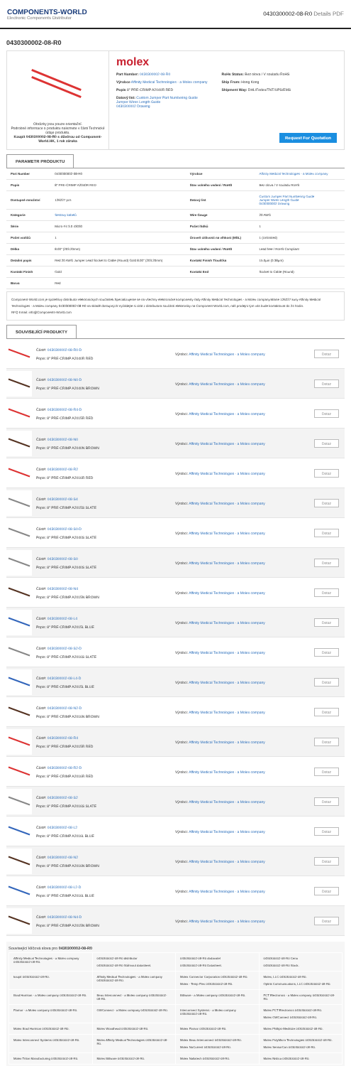COMPONENTS-WORLD
Electronic Components Distributor
0430300002-08-R0 Details PDF
0430300002-08-R0
Obrázky jsou pouze orientační.
Podrobné informace o produktu naleznete v části Technické údaje produktu.
Koupit 0430300002-08-R0 s důvěrou od Component-World.HK, 1 rok záruka
molex
Part Number: 0430300002-08-R0
Výrobce Affinity Medical Technologies - a Molex company
Popis 8" PRE-CRIMP A2040R RED
Datový list: Custom Jumper Part Numbering Guide
Jumper Wires Length Guide
0430300002 Drawing
RoHs Status: Bez olova / V souladu RoHS
Ship From: Hong Kong
Shipment Way: DHL/Fedex/TNT/UPS/EMS
Request For Quotation
PARAMETR PRODUKTU
| Part Number | 0430300002-08-R0 | Výrobce | Affinity Medical Technologies - a Molex company |
| Popis | 8" PRE-CRIMP A2040R RED | Stav volného vedení / RoHS | Bez olova / V souladu RoHS |
| Dostupné množství | 126227 pcs | Datový list | Custom Jumper Part Numbering Guide Jumper Wires Length Guide 0430300002 Drawing |
| Kategorie | Sestavy kabelů | Wire Gauge | 20 AWG |
| Série | Micro-Fit 3.0 43030 | Počet řádků | 1 |
| Počet vodičů | 1 | Úroveň citlivosti na vlhkost (MSL) | 1 (Unlimited) |
| Délka | 8.00" (203.20mm) | Stav volného vedení / RoHS | Lead free / RoHS Compliant |
| Detailní popis | Red 20 AWG Jumper Lead Socket to Cable (Round) Gold 8.00" (203.20mm) | Kontakt Finish Tloušťka | 15.0µin (0.38µm) |
| Kontakt Finish | Gold | Kontakt End | Socket to Cable (Round) |
| Barva | Red | | |
Component-World.com je spolehlivý distributor elektronických součástek.Specializujeme se na všechny elektronické komponenty řady Affinity Medical Technologies - a Molex company.Máme 126227 kusy Affinity Medical Technologies - a Molex company 0430300002-08-R0 na skladě dostupných.Vyžádejte si citát z distributora součástí elektroniky na Component-World.com, náš prodejní tým vás bude kontaktovat do 24 hodin.
RFQ Email: info@Components-World.com
SOUVISEJÍCÍ PRODUKTY
Část#: 0430300002-08-R0-D
Popis: 8" PRE-CRIMP A2040R RED
Výrobci: Affinity Medical Technologies - a Molex company
Dotaz
Část#: 0430300002-08-N0-D
Popis: 8" PRE-CRIMP A2040N BROWN
Výrobci: Affinity Medical Technologies - a Molex company
Dotaz
Část#: 0430300002-08-R4-D
Popis: 8" PRE-CRIMP A2015R RED
Výrobci: Affinity Medical Technologies - a Molex company
Dotaz
Část#: 0430300002-08-N0
Popis: 8" PRE-CRIMP A2040N BROWN
Výrobci: Affinity Medical Technologies - a Molex company
Dotaz
Část#: 0430300002-08-R2
Popis: 8" PRE-CRIMP A2016R RED
Výrobci: Affinity Medical Technologies - a Molex company
Dotaz
Část#: 0430300002-08-S4
Popis: 8" PRE-CRIMP A2015S SLATE
Výrobci: Affinity Medical Technologies - a Molex company
Dotaz
Část#: 0430300002-08-S0-D
Popis: 8" PRE-CRIMP A2040S SLATE
Výrobci: Affinity Medical Technologies - a Molex company
Dotaz
Část#: 0430300002-08-S0
Popis: 8" PRE-CRIMP A2040S SLATE
Výrobci: Affinity Medical Technologies - a Molex company
Dotaz
Část#: 0430300002-08-N4
Popis: 8" PRE-CRIMP A2015N BROWN
Výrobci: Affinity Medical Technologies - a Molex company
Dotaz
Část#: 0430300002-08-L4
Popis: 8" PRE-CRIMP A2015L BLUE
Výrobci: Affinity Medical Technologies - a Molex company
Dotaz
Část#: 0430300002-08-S2-D
Popis: 8" PRE-CRIMP A2016S SLATE
Výrobci: Affinity Medical Technologies - a Molex company
Dotaz
Část#: 0430300002-08-L4-D
Popis: 8" PRE-CRIMP A2015L BLUE
Výrobci: Affinity Medical Technologies - a Molex company
Dotaz
Část#: 0430300002-08-N2-D
Popis: 8" PRE-CRIMP A2016N BROWN
Výrobci: Affinity Medical Technologies - a Molex company
Dotaz
Část#: 0430300002-08-R4
Popis: 8" PRE-CRIMP A2015R RED
Výrobci: Affinity Medical Technologies - a Molex company
Dotaz
Část#: 0430300002-08-R2-D
Popis: 8" PRE-CRIMP A2016R RED
Výrobci: Affinity Medical Technologies - a Molex company
Dotaz
Část#: 0430300002-08-S2
Popis: 8" PRE-CRIMP A2016S SLATE
Výrobci: Affinity Medical Technologies - a Molex company
Dotaz
Část#: 0430300002-08-L2
Popis: 8" PRE-CRIMP A2016L BLUE
Výrobci: Affinity Medical Technologies - a Molex company
Dotaz
Část#: 0430300002-08-N2
Popis: 8" PRE-CRIMP A2016N BROWN
Výrobci: Affinity Medical Technologies - a Molex company
Dotaz
Část#: 0430300002-08-L2-D
Popis: 8" PRE-CRIMP A2016L BLUE
Výrobci: Affinity Medical Technologies - a Molex company
Dotaz
Část#: 0430300002-08-N4-D
Popis: 8" PRE-CRIMP A2015N BROWN
Výrobci: Affinity Medical Technologies - a Molex company
Dotaz
Související klíčová slova pro 0430300002-08-R0
| Affinity Medical Technologies - a Molex company 0430300002-08-R0. | 0430300002-08-R0 distributor 0430300002-08-R0 Stáhnout datasheet. | 0430300002-08-R0 dodavatel 0430300002-08-R0 Datasheet. | 0430300002-08-R0 Cena 0430300002-08-R0 Stock. |
| koupit 0430300002-08-R0. | Affinity Medical Technologies - a Molex company 0430300002-08-R0. | Molex Connector Corporation 0430300002-08-R0. Molex - Temp Flex 0430300002-08-R0. | Molex, LLC 0430300002-08-R0. Oplink Communications, LLC 0430300002-08-R0. |
| Brad Harrison - a Molex company 0430300002-08-R0. | Beau Interconnect - a Molex company 0430300002-08-R0. | Bittware - a Molex company 0430300002-08-R0. | FCT Electronics - a Molex company 0430300002-08-R0. |
| Flamar - a Molex company 0430300002-08-R0. | GWConnect - a Molex company 0430300002-08-R0. | Interconnect Systems - a Molex company 0430300002-08-R0. | Molex FCT Electronics 0430300002-08-R0. Molex GWConnect 0430300002-08-R0. |
| Molex Brad Harrison 0430300002-08-R0. | Molex Woodhead 0430300002-08-R0. | Molex Flamar 0430300002-08-R0. | Molex Phillips-Medisize 0430300002-08-R0. |
| Molex Interconnect Systems 0430300002-08-R0. | Molex Affinity Medical Technologies 0430300002-08-R0. | Molex Beau Interconnect 0430300002-08-R0. Molex NuCurrent 0430300002-08-R0. | Molex PolyMicro Technologies 0430300002-08-R0. Molex SensorCon 0430300002-08-R0. |
| Molex Triton Manufacturing 0430300002-08-R0. | Molex Bittware 0430300002-08-R0. | Molex Nallatech 0430300002-08-R0. | Molex Nistica 0430300002-08-R0. |